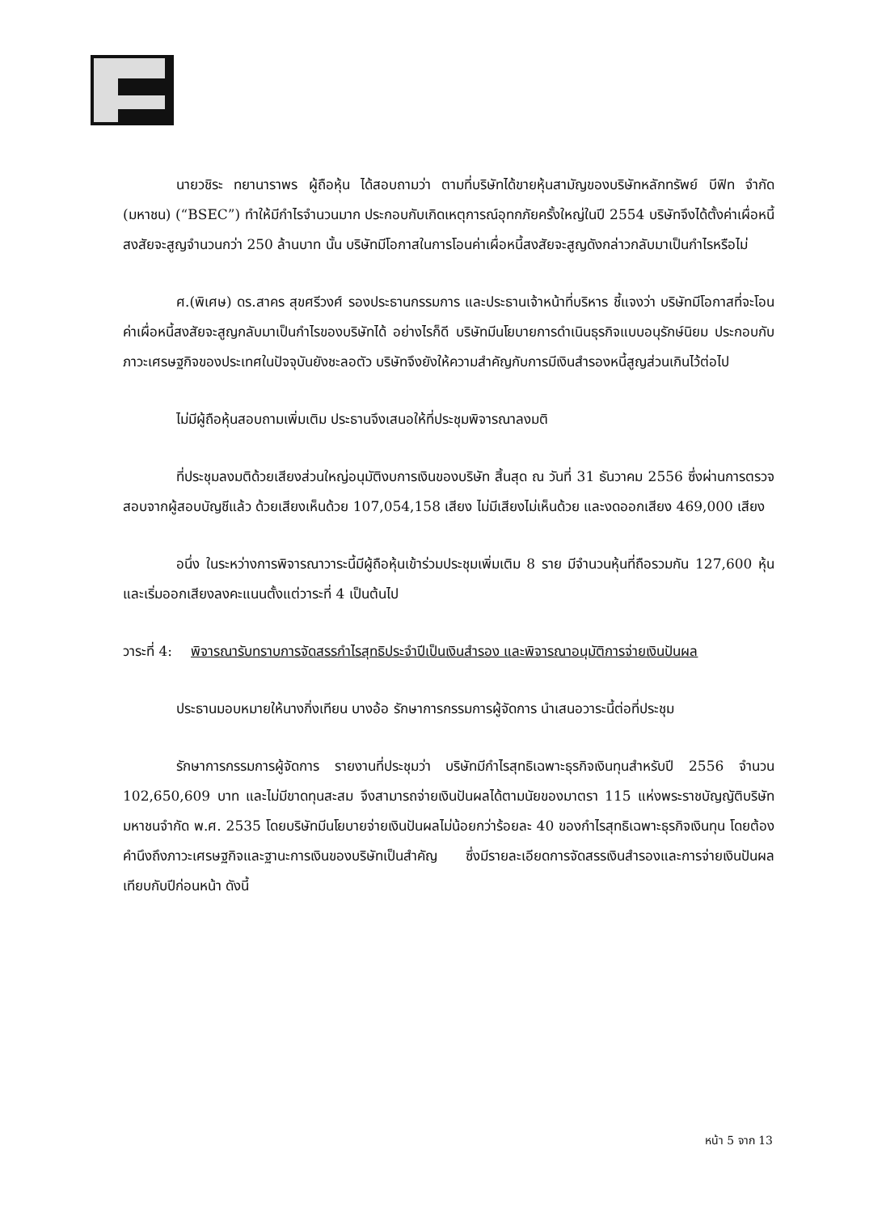นายวชิระ ทยานาราพร ผู้ถือหุ้น ได้สอบถามว่า ตามที่บริษัทได้ขายหุ้นสามัญของบริษัทหลักทรัพย์ บีฟิท จำกัด (มหาชน) (“BSEC”) ทำให้มีกำไรจำนวนมาก ประกอบกับเกิดเหตุการณ์อุทกภัยครั้งใหญ่ในปี 2554 บริษัทจึงได้ตั้งค่าเผื่อหนี้สงสัยจะสูญจำนวนกว่า 250 ล้านบาท นั้น บริษัทมีโอกาสในการโอนค่าเผื่อหนี้สงสัยจะสูญดังกล่าวกลับมาเป็นกำไรหรือไม่
ศ.(พิเศษ) ดร.สาคร สุขศรีวงศ์ รองประธานกรรมการ และประธานเจ้าหน้าที่บริหาร ชี้แจงว่า บริษัทมีโอกาสที่จะโอนค่าเผื่อหนี้สงสัยจะสูญกลับมาเป็นกำไรของบริษัทได้ อย่างไรก็ดี บริษัทมีนโยบายการดำเนินธุรกิจแบบอนุรักษ์นิยม ประกอบกับภาวะเศรษฐกิจของประเทศในปัจจุบันยังชะลอตัว บริษัทจึงยังให้ความสำคัญกับการมีเงินสำรองหนี้สูญส่วนเกินไว้ต่อไป
ไม่มีผู้ถือหุ้นสอบถามเพิ่มเติม ประธานจึงเสนอให้ที่ประชุมพิจารณาลงมติ
ที่ประชุมลงมติด้วยเสียงส่วนใหญ่อนุมัติงบการเงินของบริษัท สิ้นสุด ณ วันที่ 31 ธันวาคม 2556 ซึ่งผ่านการตรวจสอบจากผู้สอบบัญชีแล้ว ด้วยเสียงเห็นด้วย 107,054,158 เสียง ไม่มีเสียงไม่เห็นด้วย และงดออกเสียง 469,000 เสียง
อนึ่ง ในระหว่างการพิจารณาวาระนี้มีผู้ถือหุ้นเข้าร่วมประชุมเพิ่มเติม 8 ราย มีจำนวนหุ้นที่ถือรวมกัน 127,600 หุ้น และเริ่มออกเสียงลงคะแนนตั้งแต่วาระที่ 4 เป็นต้นไป
วาระที่ 4: พิจารณารับทราบการจัดสรรกำไรสุทธิประจำปีเป็นเงินสำรอง และพิจารณาอนุมัติการจ่ายเงินปันผล
ประธานมอบหมายให้นางกิ่งเทียน บางอ้อ รักษาการกรรมการผู้จัดการ นำเสนอวาระนี้ต่อที่ประชุม
รักษาการกรรมการผู้จัดการ รายงานที่ประชุมว่า บริษัทมีกำไรสุทธิเฉพาะธุรกิจเงินทุนสำหรับปี 2556 จำนวน 102,650,609 บาท และไม่มีขาดทุนสะสม จึงสามารถจ่ายเงินปันผลได้ตามนัยของมาตรา 115 แห่งพระราชบัญญัติบริษัทมหาชนจำกัด พ.ศ. 2535 โดยบริษัทมีนโยบายจ่ายเงินปันผลไม่น้อยกว่าร้อยละ 40 ของกำไรสุทธิเฉพาะธุรกิจเงินทุน โดยต้องคำนึงถึงภาวะเศรษฐกิจและฐานะการเงินของบริษัทเป็นสำคัญ ซึ่งมีรายละเอียดการจัดสรรเงินสำรองและการจ่ายเงินปันผลเทียบกับปีก่อนหน้า ดังนี้
หน้า 5 จาก 13